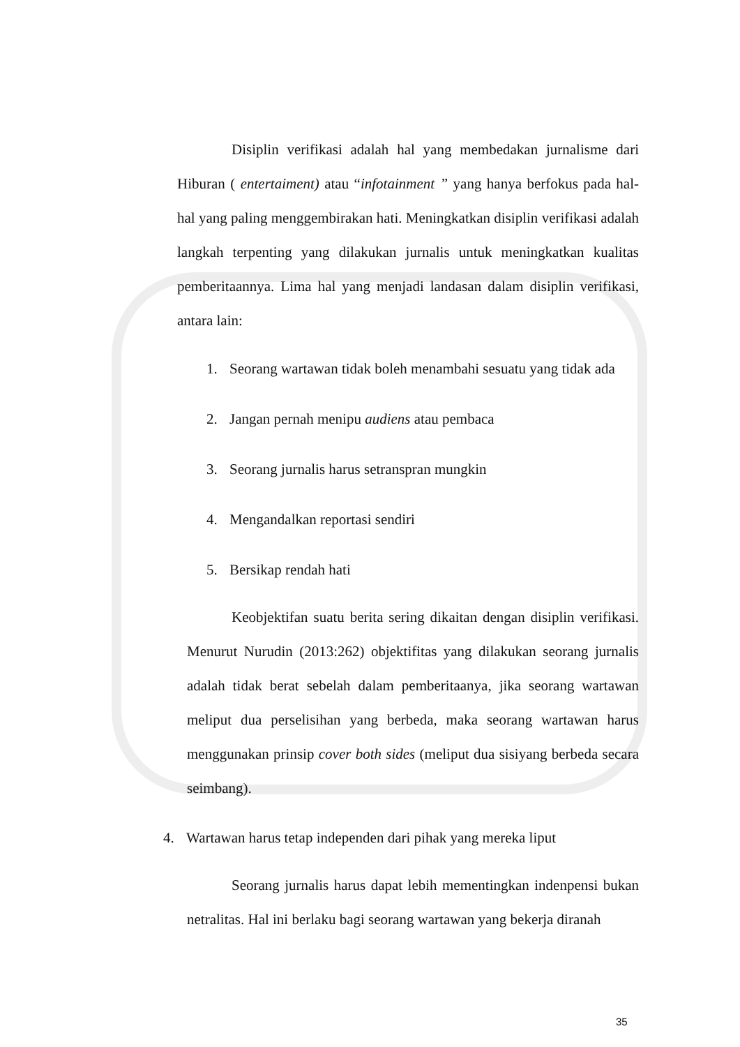Disiplin verifikasi adalah hal yang membedakan jurnalisme dari Hiburan ( entertaiment) atau “infotainment ” yang hanya berfokus pada hal-hal yang paling menggembirakan hati. Meningkatkan disiplin verifikasi adalah langkah terpenting yang dilakukan jurnalis untuk meningkatkan kualitas pemberitaannya. Lima hal yang menjadi landasan dalam disiplin verifikasi, antara lain:
1. Seorang wartawan tidak boleh menambahi sesuatu yang tidak ada
2. Jangan pernah menipu audiens atau pembaca
3. Seorang jurnalis harus setranspran mungkin
4. Mengandalkan reportasi sendiri
5. Bersikap rendah hati
Keobjektifan suatu berita sering dikaitan dengan disiplin verifikasi. Menurut Nurudin (2013:262) objektifitas yang dilakukan seorang jurnalis adalah tidak berat sebelah dalam pemberitaanya, jika seorang wartawan meliput dua perselisihan yang berbeda, maka seorang wartawan harus menggunakan prinsip cover both sides (meliput dua sisiyang berbeda secara seimbang).
4. Wartawan harus tetap independen dari pihak yang mereka liput
Seorang jurnalis harus dapat lebih mementingkan indenpensi bukan netralitas. Hal ini berlaku bagi seorang wartawan yang bekerja diranah
35